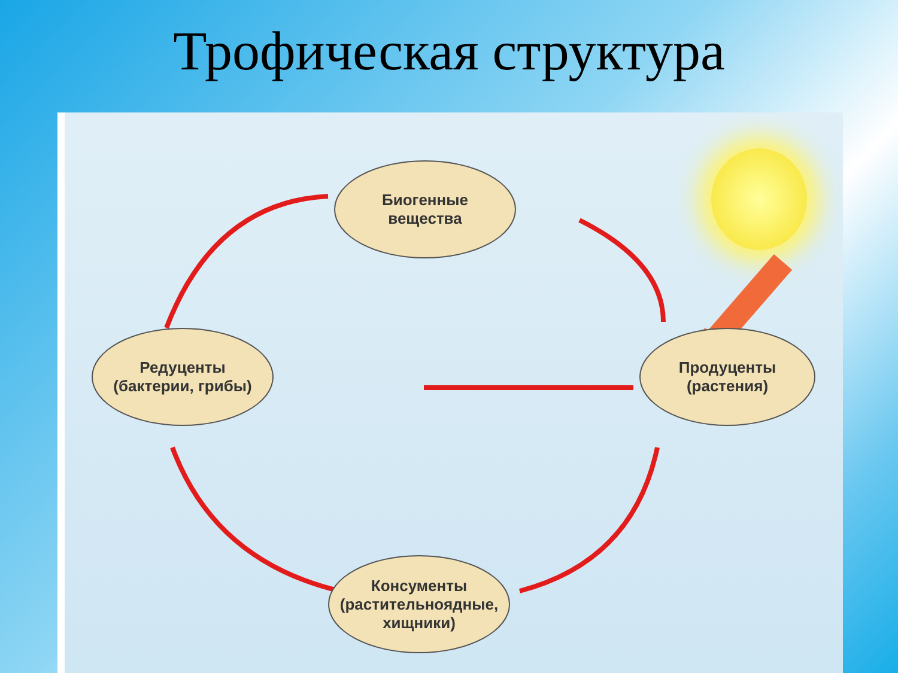Трофическая структура
Биогенные
вещества
Редуценты
(бактерии, грибы)
Продуценты
(растения)
Консументы
(растительноядные,
хищники)